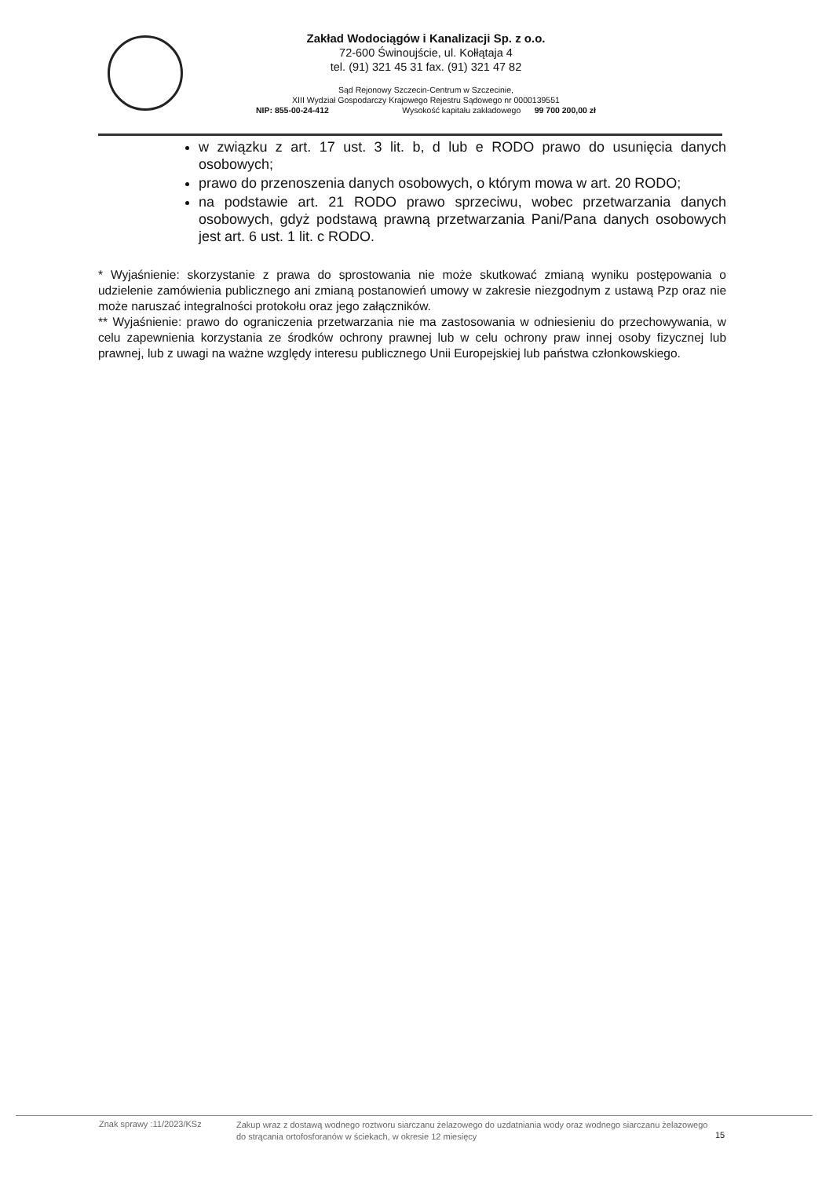Zakład Wodociągów i Kanalizacji Sp. z o.o.
72-600 Świnoujście, ul. Kołłątaja 4
tel. (91) 321 45 31 fax. (91) 321 47 82
Sąd Rejonowy Szczecin-Centrum w Szczecinie,
XIII Wydział Gospodarczy Krajowego Rejestru Sądowego nr 0000139551
NIP: 855-00-24-412 Wysokość kapitału zakładowego 99 700 200,00 zł
w związku z art. 17 ust. 3 lit. b, d lub e RODO prawo do usunięcia danych osobowych;
prawo do przenoszenia danych osobowych, o którym mowa w art. 20 RODO;
na podstawie art. 21 RODO prawo sprzeciwu, wobec przetwarzania danych osobowych, gdyż podstawą prawną przetwarzania Pani/Pana danych osobowych jest art. 6 ust. 1 lit. c RODO.
* Wyjaśnienie: skorzystanie z prawa do sprostowania nie może skutkować zmianą wyniku postępowania o udzielenie zamówienia publicznego ani zmianą postanowień umowy w zakresie niezgodnym z ustawą Pzp oraz nie może naruszać integralności protokołu oraz jego załączników.
** Wyjaśnienie: prawo do ograniczenia przetwarzania nie ma zastosowania w odniesieniu do przechowywania, w celu zapewnienia korzystania ze środków ochrony prawnej lub w celu ochrony praw innej osoby fizycznej lub prawnej, lub z uwagi na ważne względy interesu publicznego Unii Europejskiej lub państwa członkowskiego.
Znak sprawy :11/2023/KSz
Zakup wraz z dostawą wodnego roztworu siarczanu żelazowego do uzdatniania wody oraz wodnego siarczanu żelazowego do strącania ortofosforanów w ściekach, w okresie 12 miesięcy
15